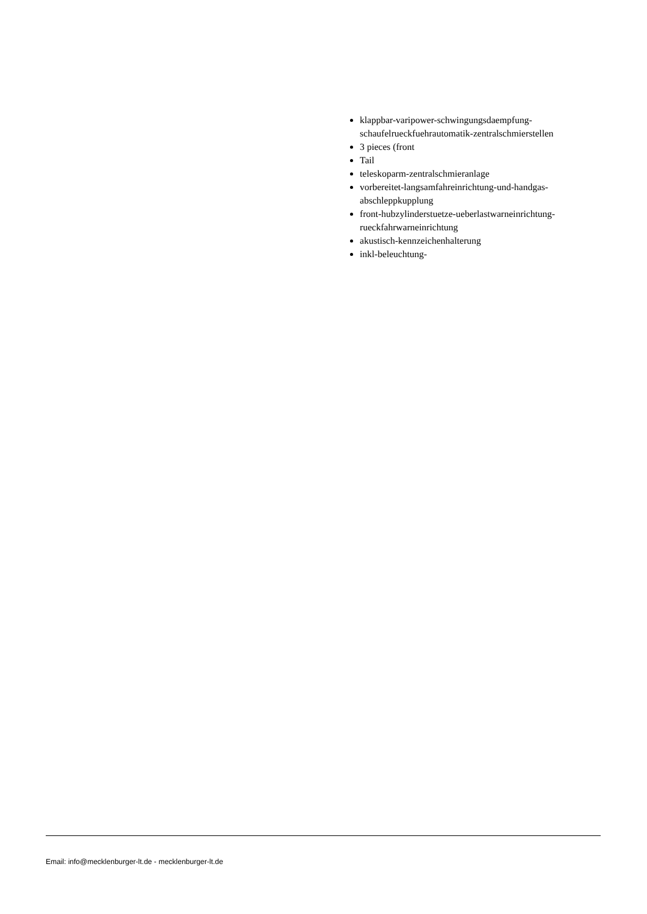klappbar-varipower-schwingungsdaempfung-schaufelrueckfuehrautomatik-zentralschmierstellen
3 pieces (front
Tail
teleskoparm-zentralschmieranlage
vorbereitet-langsamfahreinrichtung-und-handgas-abschleppkupplung
front-hubzylinderstuetze-ueberlastwarneinrichtung-rueckfahrwarneinrichtung
akustisch-kennzeichenhalterung
inkl-beleuchtung-
Email: info@mecklenburger-lt.de - mecklenburger-lt.de